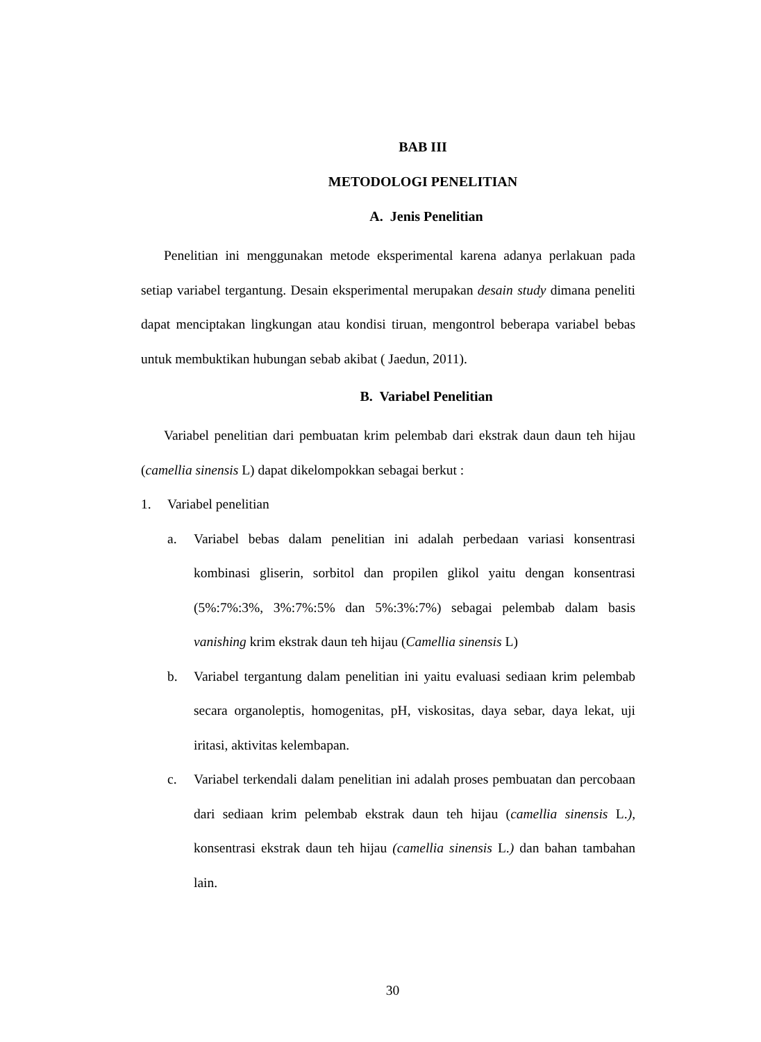BAB III
METODOLOGI PENELITIAN
A. Jenis Penelitian
Penelitian ini menggunakan metode eksperimental karena adanya perlakuan pada setiap variabel tergantung. Desain eksperimental merupakan desain study dimana peneliti dapat menciptakan lingkungan atau kondisi tiruan, mengontrol beberapa variabel bebas untuk membuktikan hubungan sebab akibat ( Jaedun, 2011).
B. Variabel Penelitian
Variabel penelitian dari pembuatan krim pelembab dari ekstrak daun daun teh hijau (camellia sinensis L) dapat dikelompokkan sebagai berkut :
1. Variabel penelitian
a. Variabel bebas dalam penelitian ini adalah perbedaan variasi konsentrasi kombinasi gliserin, sorbitol dan propilen glikol yaitu dengan konsentrasi (5%:7%:3%, 3%:7%:5% dan 5%:3%:7%) sebagai pelembab dalam basis vanishing krim ekstrak daun teh hijau (Camellia sinensis L)
b. Variabel tergantung dalam penelitian ini yaitu evaluasi sediaan krim pelembab secara organoleptis, homogenitas, pH, viskositas, daya sebar, daya lekat, uji iritasi, aktivitas kelembapan.
c. Variabel terkendali dalam penelitian ini adalah proses pembuatan dan percobaan dari sediaan krim pelembab ekstrak daun teh hijau (camellia sinensis L.), konsentrasi ekstrak daun teh hijau (camellia sinensis L.) dan bahan tambahan lain.
30